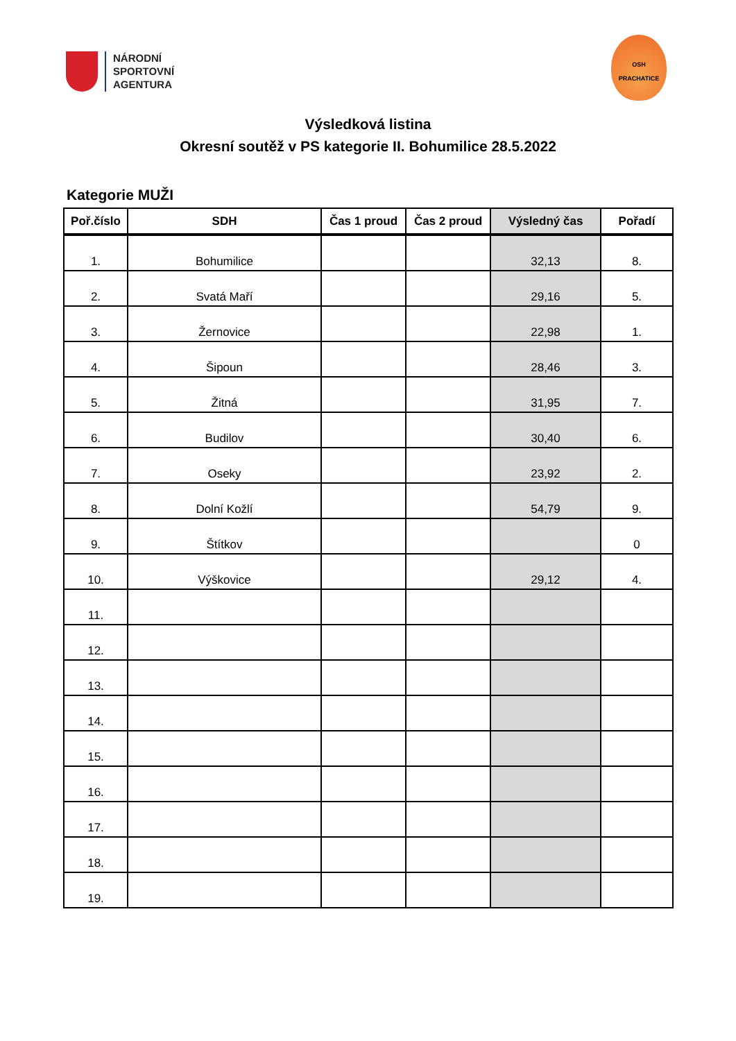NÁRODNÍ
SPORTOVNÍ
AGENTURA
OSH
PRACHATICE
Výsledková listina
Okresní soutěž v PS kategorie II. Bohumilice 28.5.2022
Kategorie MUŽI
| Poř.číslo | SDH | Čas 1 proud | Čas 2 proud | Výsledný čas | Pořadí |
| --- | --- | --- | --- | --- | --- |
| 1. | Bohumilice | | | 32,13 | 8. |
| 2. | Svatá Maří | | | 29,16 | 5. |
| 3. | Žernovice | | | 22,98 | 1. |
| 4. | Šipoun | | | 28,46 | 3. |
| 5. | Žitná | | | 31,95 | 7. |
| 6. | Budilov | | | 30,40 | 6. |
| 7. | Oseky | | | 23,92 | 2. |
| 8. | Dolní Kožlí | | | 54,79 | 9. |
| 9. | Štítkov | | | | 0 |
| 10. | Výškovice | | | 29,12 | 4. |
| 11. | | | | | |
| 12. | | | | | |
| 13. | | | | | |
| 14. | | | | | |
| 15. | | | | | |
| 16. | | | | | |
| 17. | | | | | |
| 18. | | | | | |
| 19. | | | | | |